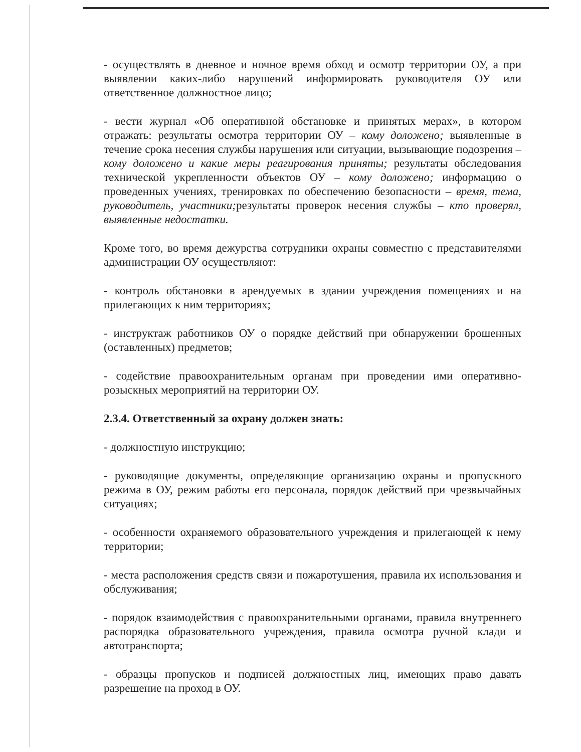- осуществлять в дневное и ночное время обход и осмотр территории ОУ, а при выявлении каких-либо нарушений информировать руководителя ОУ или ответственное должностное лицо;
- вести журнал «Об оперативной обстановке и принятых мерах», в котором отражать: результаты осмотра территории ОУ – кому доложено; выявленные в течение срока несения службы нарушения или ситуации, вызывающие подозрения – кому доложено и какие меры реагирования приняты; результаты обследования технической укрепленности объектов ОУ – кому доложено; информацию о проведенных учениях, тренировках по обеспечению безопасности – время, тема, руководитель, участники; результаты проверок несения службы – кто проверял, выявленные недостатки.
Кроме того, во время дежурства сотрудники охраны совместно с представителями администрации ОУ осуществляют:
- контроль обстановки в арендуемых в здании учреждения помещениях и на прилегающих к ним территориях;
- инструктаж работников ОУ о порядке действий при обнаружении брошенных (оставленных) предметов;
- содействие правоохранительным органам при проведении ими оперативно-розыскных мероприятий на территории ОУ.
2.3.4. Ответственный за охрану должен знать:
- должностную инструкцию;
- руководящие документы, определяющие организацию охраны и пропускного режима в ОУ, режим работы его персонала, порядок действий при чрезвычайных ситуациях;
- особенности охраняемого образовательного учреждения и прилегающей к нему территории;
- места расположения средств связи и пожаротушения, правила их использования и обслуживания;
- порядок взаимодействия с правоохранительными органами, правила внутреннего распорядка образовательного учреждения, правила осмотра ручной клади и автотранспорта;
- образцы пропусков и подписей должностных лиц, имеющих право давать разрешение на проход в ОУ.